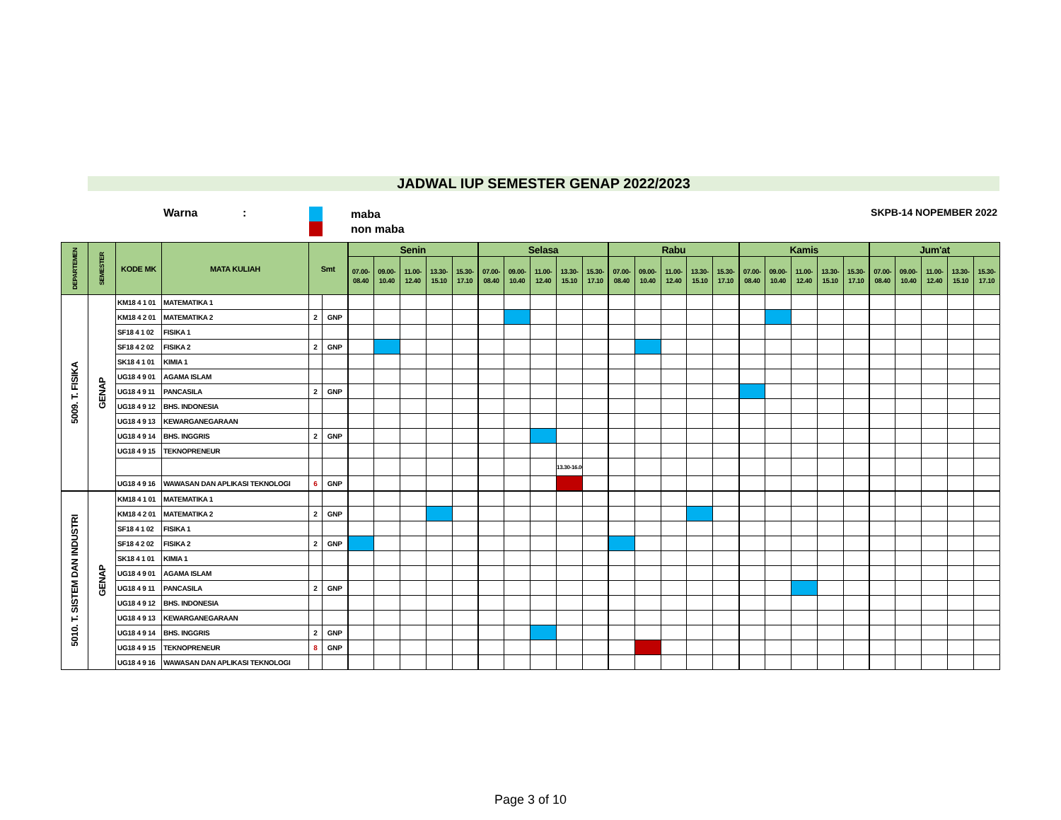JADWAL IUP SEMESTER GENAP 2022/2023
Warna :
maba
non maba
SKPB-14 NOPEMBER 2022
| DEPARTEMEN | SEMESTER | KODE MK | MATA KULIAH | Smt | | Senin | | | | | Selasa | | | | | Rabu | | | | | Kamis | | | | | Jum'at | | | | |
| --- | --- | --- | --- | --- | --- | --- | --- | --- | --- | --- | --- | --- | --- | --- | --- | --- | --- | --- | --- | --- | --- | --- | --- | --- | --- | --- | --- | --- | --- | --- |
| | | | | | | 07.00- 08.40 | 09.00- 10.40 | 11.00- 12.40 | 13.30- 15.10 | 15.30- 17.10 | 07.00- 08.40 | 09.00- 10.40 | 11.00- 12.40 | 13.30- 15.10 | 15.30- 17.10 | 07.00- 08.40 | 09.00- 10.40 | 11.00- 12.40 | 13.30- 15.10 | 15.30- 17.10 | 07.00- 08.40 | 09.00- 10.40 | 11.00- 12.40 | 13.30- 15.10 | 15.30- 17.10 | 07.00- 08.40 | 09.00- 10.40 | 11.00- 12.40 | 13.30- 15.10 | 15.30- 17.10 |
| 5009. T. FISIKA | GENAP | KM18 4 1 01 | MATEMATIKA 1 | | | | | | | | | | | | | | | | | | | | | | | | | | | |
| | | KM18 4 2 01 | MATEMATIKA 2 | 2 | GNP | | | | | | | | | | | | | | | | | | | | | | | | | |
| | | SF18 4 1 02 | FISIKA 1 | | | | | | | | | | | | | | | | | | | | | | | | | | | |
| | | SF18 4 2 02 | FISIKA 2 | 2 | GNP | | | | | | | | | | | | | | | | | | | | | | | | | |
| | | SK18 4 1 01 | KIMIA 1 | | | | | | | | | | | | | | | | | | | | | | | | | | | |
| | | UG18 4 9 01 | AGAMA ISLAM | | | | | | | | | | | | | | | | | | | | | | | | | | | |
| | | UG18 4 9 11 | PANCASILA | 2 | GNP | | | | | | | | | | | | | | | | | | | | | | | | | |
| | | UG18 4 9 12 | BHS. INDONESIA | | | | | | | | | | | | | | | | | | | | | | | | | | | |
| | | UG18 4 9 13 | KEWARGANEGARAAN | | | | | | | | | | | | | | | | | | | | | | | | | | | |
| | | UG18 4 9 14 | BHS. INGGRIS | 2 | GNP | | | | | | | | | | | | | | | | | | | | | | | | | |
| | | UG18 4 9 15 | TEKNOPRENEUR | | | | | | | | | | | | | | | | | | | | | | | | | | | |
| | | | | | | | | | | | | | | 13.30-16.00 | | | | | | | | | | | | | | | | |
| | | UG18 4 9 16 | WAWASAN DAN APLIKASI TEKNOLOGI | 6 | GNP | | | | | | | | | | | | | | | | | | | | | | | | | |
| 5010. T. SISTEM DAN INDUSTRI | GENAP | KM18 4 1 01 | MATEMATIKA 1 | | | | | | | | | | | | | | | | | | | | | | | | | | | |
| | | KM18 4 2 01 | MATEMATIKA 2 | 2 | GNP | | | | | | | | | | | | | | | | | | | | | | | | | |
| | | SF18 4 1 02 | FISIKA 1 | | | | | | | | | | | | | | | | | | | | | | | | | | | |
| | | SF18 4 2 02 | FISIKA 2 | 2 | GNP | | | | | | | | | | | | | | | | | | | | | | | | | |
| | | SK18 4 1 01 | KIMIA 1 | | | | | | | | | | | | | | | | | | | | | | | | | | | |
| | | UG18 4 9 01 | AGAMA ISLAM | | | | | | | | | | | | | | | | | | | | | | | | | | | |
| | | UG18 4 9 11 | PANCASILA | 2 | GNP | | | | | | | | | | | | | | | | | | | | | | | | | |
| | | UG18 4 9 12 | BHS. INDONESIA | | | | | | | | | | | | | | | | | | | | | | | | | | | |
| | | UG18 4 9 13 | KEWARGANEGARAAN | | | | | | | | | | | | | | | | | | | | | | | | | | | |
| | | UG18 4 9 14 | BHS. INGGRIS | 2 | GNP | | | | | | | | | | | | | | | | | | | | | | | | | |
| | | UG18 4 9 15 | TEKNOPRENEUR | 8 | GNP | | | | | | | | | | | | | | | | | | | | | | | | | |
| | | UG18 4 9 16 | WAWASAN DAN APLIKASI TEKNOLOGI | | | | | | | | | | | | | | | | | | | | | | | | | | | |
Page 3 of 10